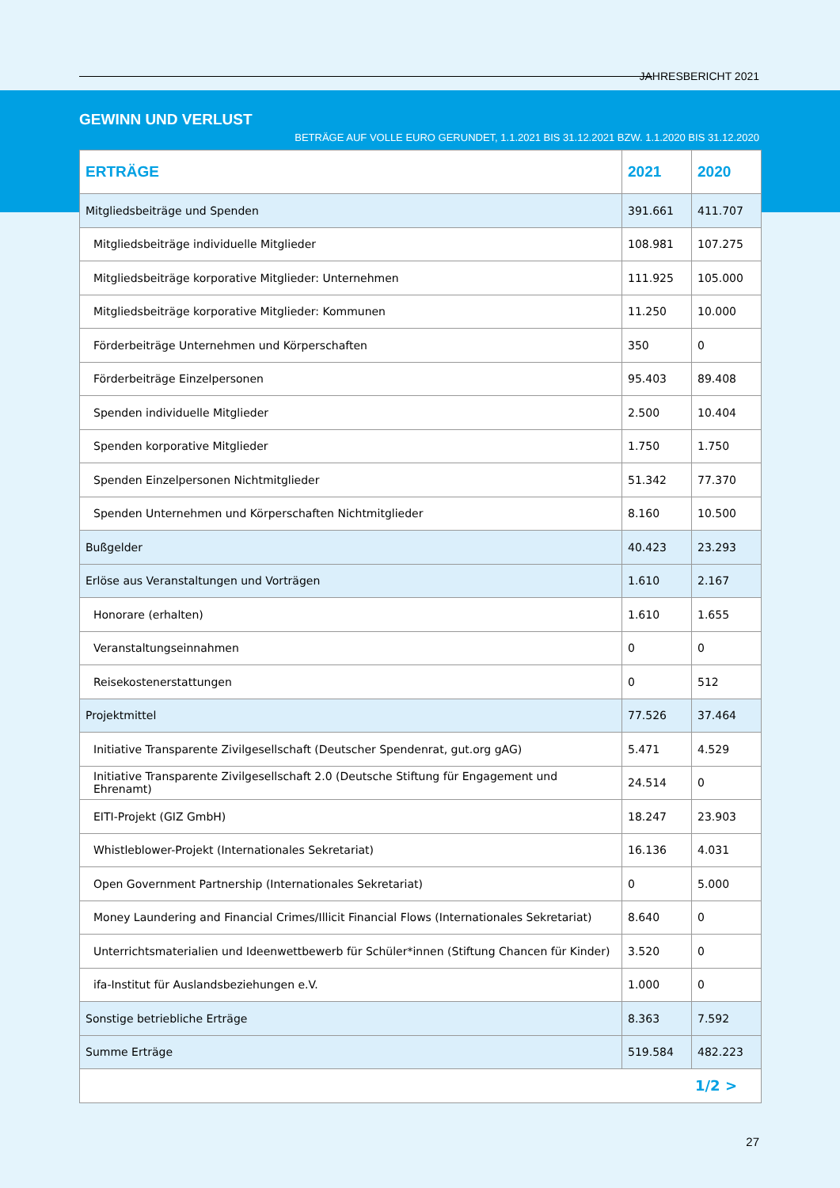JAHRESBERICHT 2021
GEWINN UND VERLUST
BETRÄGE AUF VOLLE EURO GERUNDET, 1.1.2021 BIS 31.12.2021 BZW. 1.1.2020 BIS 31.12.2020
| ERTRÄGE | 2021 | 2020 |
| --- | --- | --- |
| Mitgliedsbeiträge und Spenden | 391.661 | 411.707 |
| Mitgliedsbeiträge individuelle Mitglieder | 108.981 | 107.275 |
| Mitgliedsbeiträge korporative Mitglieder: Unternehmen | 111.925 | 105.000 |
| Mitgliedsbeiträge korporative Mitglieder: Kommunen | 11.250 | 10.000 |
| Förderbeiträge Unternehmen und Körperschaften | 350 | 0 |
| Förderbeiträge Einzelpersonen | 95.403 | 89.408 |
| Spenden individuelle Mitglieder | 2.500 | 10.404 |
| Spenden korporative Mitglieder | 1.750 | 1.750 |
| Spenden Einzelpersonen Nichtmitglieder | 51.342 | 77.370 |
| Spenden Unternehmen und Körperschaften Nichtmitglieder | 8.160 | 10.500 |
| Bußgelder | 40.423 | 23.293 |
| Erlöse aus Veranstaltungen und Vorträgen | 1.610 | 2.167 |
| Honorare (erhalten) | 1.610 | 1.655 |
| Veranstaltungseinnahmen | 0 | 0 |
| Reisekostenerstattungen | 0 | 512 |
| Projektmittel | 77.526 | 37.464 |
| Initiative Transparente Zivilgesellschaft (Deutscher Spendenrat, gut.org gAG) | 5.471 | 4.529 |
| Initiative Transparente Zivilgesellschaft 2.0 (Deutsche Stiftung für Engagement und Ehrenamt) | 24.514 | 0 |
| EITI-Projekt (GIZ GmbH) | 18.247 | 23.903 |
| Whistleblower-Projekt (Internationales Sekretariat) | 16.136 | 4.031 |
| Open Government Partnership (Internationales Sekretariat) | 0 | 5.000 |
| Money Laundering and Financial Crimes/Illicit Financial Flows (Internationales Sekretariat) | 8.640 | 0 |
| Unterrichtsmaterialien und Ideenwettbewerb für Schüler*innen (Stiftung Chancen für Kinder) | 3.520 | 0 |
| ifa-Institut für Auslandsbeziehungen e.V. | 1.000 | 0 |
| Sonstige betriebliche Erträge | 8.363 | 7.592 |
| Summe Erträge | 519.584 | 482.223 |
| 1/2 > | | |
27